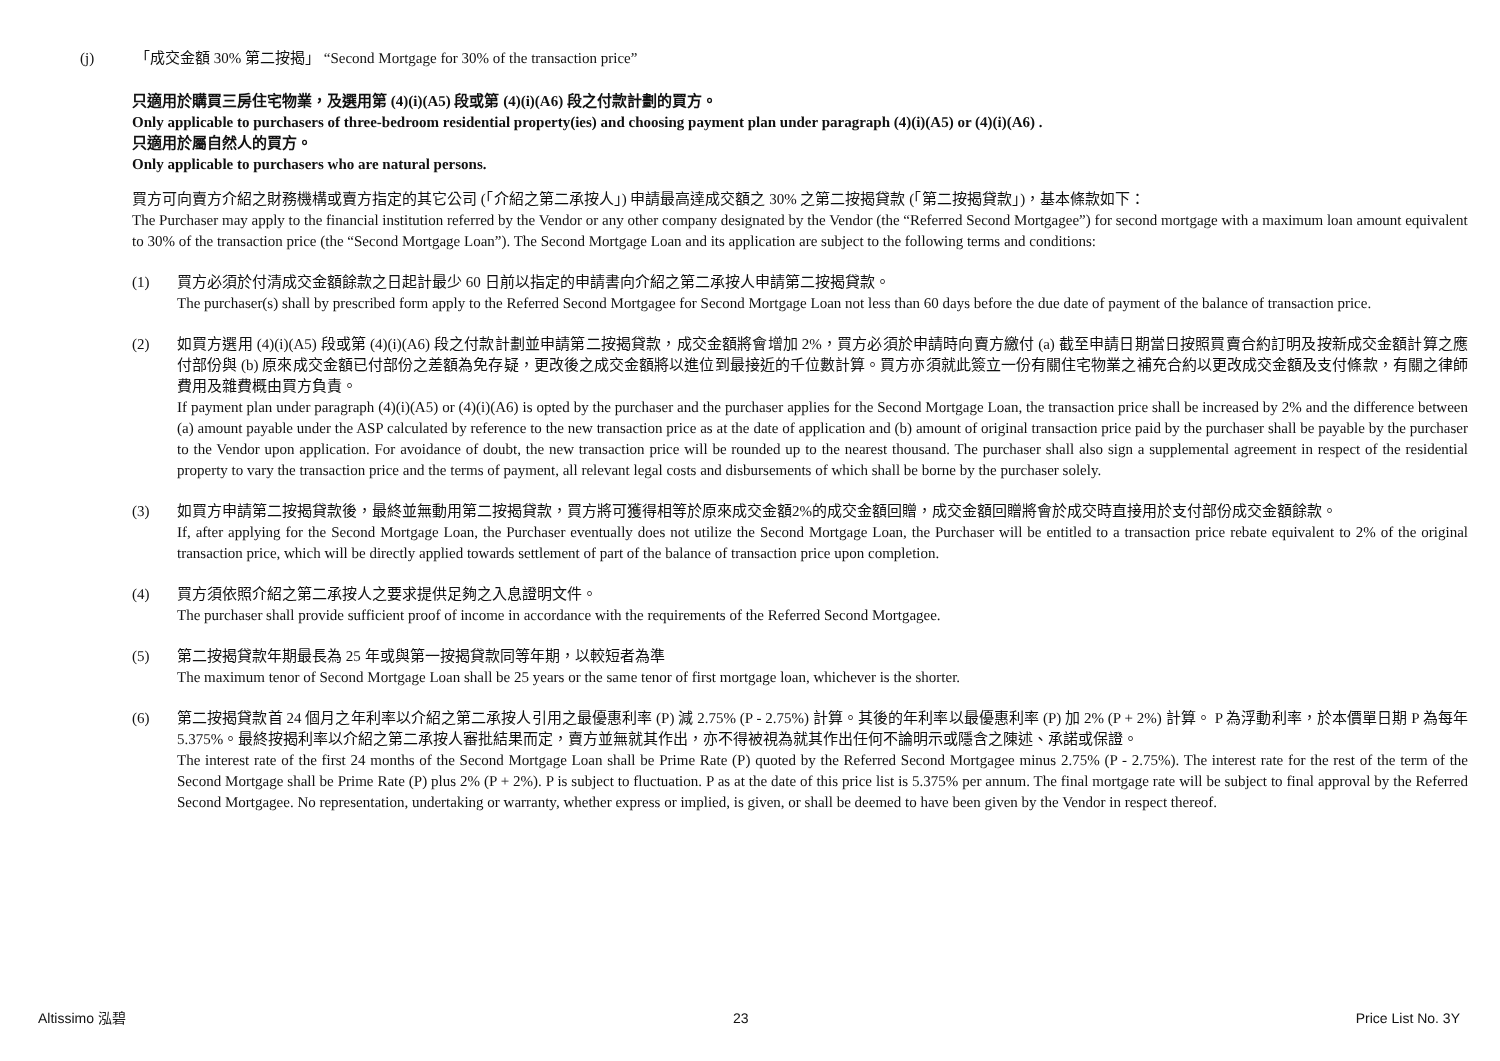(j) 「成交金額 30% 第二按揭」 “Second Mortgage for 30% of the transaction price”
只適用於購買三房住宅物業，及選用第 (4)(i)(A5) 段或第 (4)(i)(A6) 段之付款計劃的買方。
Only applicable to purchasers of three-bedroom residential property(ies) and choosing payment plan under paragraph (4)(i)(A5) or (4)(i)(A6) .
只適用於屬自然人的買方。
Only applicable to purchasers who are natural persons.
買方可向賣方介紹之財務機構或賣方指定的其它公司 (「介紹之第二承按人」) 申請最高達成交額之 30% 之第二按揭貸款 (「第二按揭貸款」)，基本條款如下：
The Purchaser may apply to the financial institution referred by the Vendor or any other company designated by the Vendor (the “Referred Second Mortgagee”) for second mortgage with a maximum loan amount equivalent to 30% of the transaction price (the “Second Mortgage Loan”). The Second Mortgage Loan and its application are subject to the following terms and conditions:
(1) 買方必須於付清成交金額餘款之日起計最少 60 日前以指定的申請書向介紹之第二承按人申請第二按揭貸款。
The purchaser(s) shall by prescribed form apply to the Referred Second Mortgagee for Second Mortgage Loan not less than 60 days before the due date of payment of the balance of transaction price.
(2) 如買方選用 (4)(i)(A5) 段或第 (4)(i)(A6) 段之付款計劃並申請第二按揭貸款，成交金額將會增加 2%，買方必須於申請時向賣方繳付 (a) 截至申請日期當日按照買賣合約訂明及按新成交金額計算之應付部份與 (b) 原來成交金額已付部份之差額為免存疑，更改後之成交金額將以進位到最接近的千位數計算。買方亦須就此簽立一份有關住宅物業之補充合約以更改成交金額及支付條款，有關之律師費用及雜費概由買方負責。
If payment plan under paragraph (4)(i)(A5) or (4)(i)(A6) is opted by the purchaser and the purchaser applies for the Second Mortgage Loan, the transaction price shall be increased by 2% and the difference between (a) amount payable under the ASP calculated by reference to the new transaction price as at the date of application and (b) amount of original transaction price paid by the purchaser shall be payable by the purchaser to the Vendor upon application. For avoidance of doubt, the new transaction price will be rounded up to the nearest thousand. The purchaser shall also sign a supplemental agreement in respect of the residential property to vary the transaction price and the terms of payment, all relevant legal costs and disbursements of which shall be borne by the purchaser solely.
(3) 如買方申請第二按揭貸款後，最終並無動用第二按揭貸款，買方將可獲得相等於原來成交金額2%的成交金額回贈，成交金額回贈將會於成交時直接用於支付部份成交金額餘款。
If, after applying for the Second Mortgage Loan, the Purchaser eventually does not utilize the Second Mortgage Loan, the Purchaser will be entitled to a transaction price rebate equivalent to 2% of the original transaction price, which will be directly applied towards settlement of part of the balance of transaction price upon completion.
(4) 買方須依照介紹之第二承按人之要求提供足夠之入息證明文件。
The purchaser shall provide sufficient proof of income in accordance with the requirements of the Referred Second Mortgagee.
(5) 第二按揭貸款年期最長為 25 年或與第一按揭貸款同等年期，以較短者為準
The maximum tenor of Second Mortgage Loan shall be 25 years or the same tenor of first mortgage loan, whichever is the shorter.
(6) 第二按揭貸款首 24 個月之年利率以介紹之第二承按人引用之最優惠利率 (P) 減 2.75% (P - 2.75%) 計算。其後的年利率以最優惠利率 (P) 加 2% (P + 2%) 計算。 P 為浮動利率，於本價單日期 P 為每年 5.375%。最終按揭利率以介紹之第二承按人審批結果而定，賣方並無就其作出，亦不得被視為就其作出任何不論明示或隱含之陳述、承諾或保證。
The interest rate of the first 24 months of the Second Mortgage Loan shall be Prime Rate (P) quoted by the Referred Second Mortgagee minus 2.75% (P - 2.75%). The interest rate for the rest of the term of the Second Mortgage shall be Prime Rate (P) plus 2% (P + 2%). P is subject to fluctuation. P as at the date of this price list is 5.375% per annum. The final mortgage rate will be subject to final approval by the Referred Second Mortgagee. No representation, undertaking or warranty, whether express or implied, is given, or shall be deemed to have been given by the Vendor in respect thereof.
Altissimo 泓碧 23 Price List No. 3Y